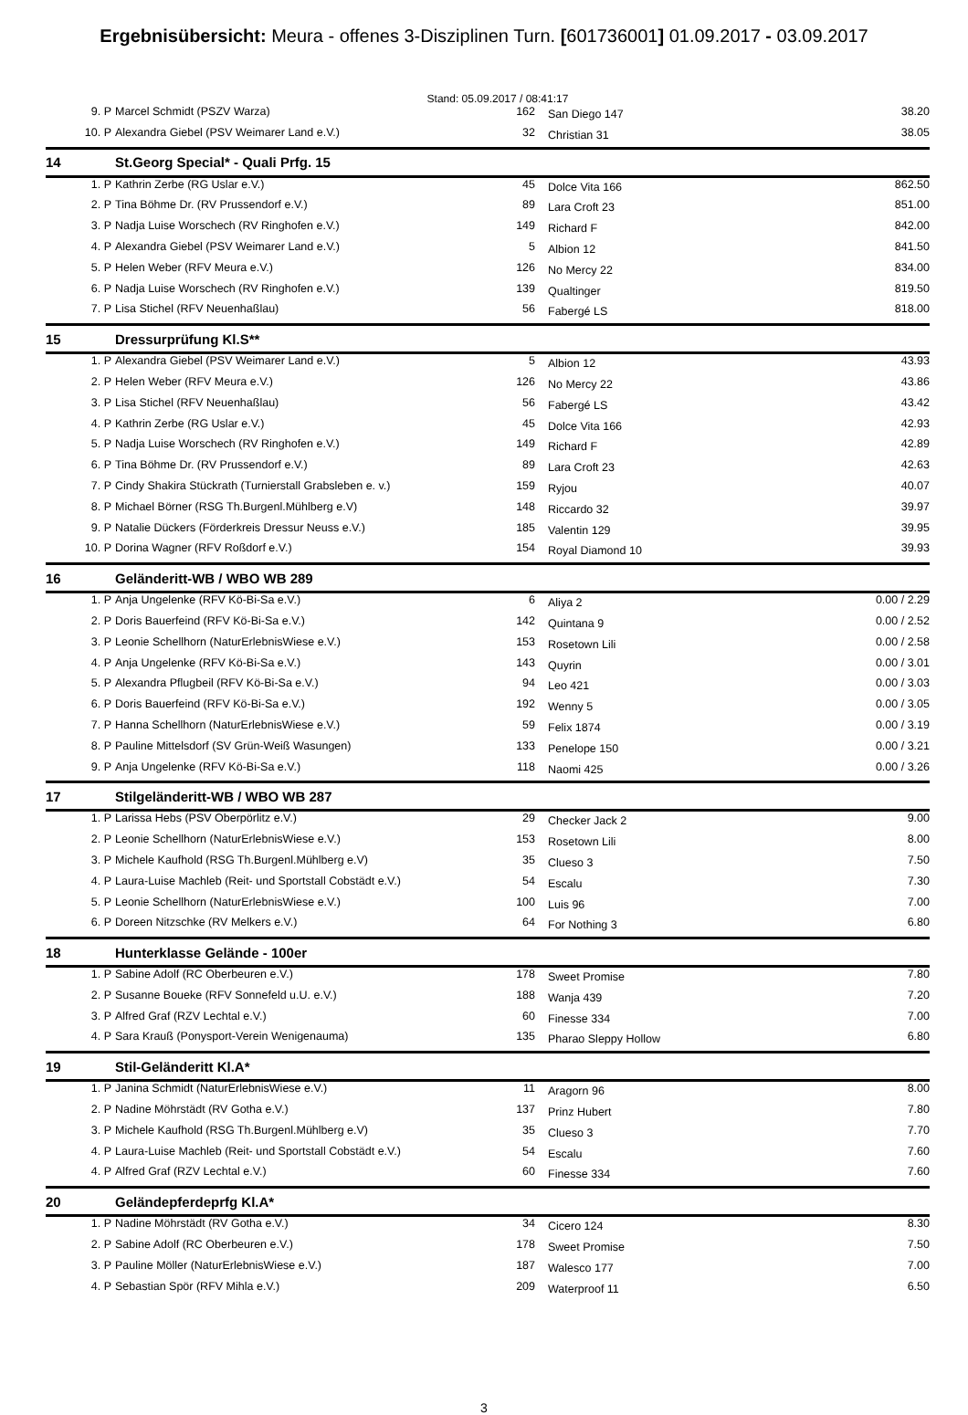Ergebnisübersicht: Meura - offenes 3-Disziplinen Turn. [601736001] 01.09.2017 - 03.09.2017
Stand: 05.09.2017 / 08:41:17
| 9. P | Marcel Schmidt (PSZV Warza) | 162 | San Diego 147 | 38.20 |
| 10. P | Alexandra Giebel (PSV Weimarer Land e.V.) | 32 | Christian 31 | 38.05 |
| 14 | St.Georg Special* - Quali Prfg. 15 | | | |
| 1. P | Kathrin Zerbe (RG Uslar e.V.) | 45 | Dolce Vita 166 | 862.50 |
| 2. P | Tina Böhme Dr. (RV Prussendorf e.V.) | 89 | Lara Croft 23 | 851.00 |
| 3. P | Nadja Luise Worschech (RV Ringhofen e.V.) | 149 | Richard F | 842.00 |
| 4. P | Alexandra Giebel (PSV Weimarer Land e.V.) | 5 | Albion 12 | 841.50 |
| 5. P | Helen Weber (RFV Meura e.V.) | 126 | No Mercy 22 | 834.00 |
| 6. P | Nadja Luise Worschech (RV Ringhofen e.V.) | 139 | Qualtinger | 819.50 |
| 7. P | Lisa Stichel (RFV Neuenhaßlau) | 56 | Fabergé LS | 818.00 |
| 15 | Dressurprüfung Kl.S** | | | |
| 1. P | Alexandra Giebel (PSV Weimarer Land e.V.) | 5 | Albion 12 | 43.93 |
| 2. P | Helen Weber (RFV Meura e.V.) | 126 | No Mercy 22 | 43.86 |
| 3. P | Lisa Stichel (RFV Neuenhaßlau) | 56 | Fabergé LS | 43.42 |
| 4. P | Kathrin Zerbe (RG Uslar e.V.) | 45 | Dolce Vita 166 | 42.93 |
| 5. P | Nadja Luise Worschech (RV Ringhofen e.V.) | 149 | Richard F | 42.89 |
| 6. P | Tina Böhme Dr. (RV Prussendorf e.V.) | 89 | Lara Croft 23 | 42.63 |
| 7. P | Cindy Shakira Stückrath (Turnierstall Grabsleben e. v.) | 159 | Ryjou | 40.07 |
| 8. P | Michael Börner (RSG Th.Burgenl.Mühlberg e.V) | 148 | Riccardo 32 | 39.97 |
| 9. P | Natalie Dückers (Förderkreis Dressur Neuss e.V.) | 185 | Valentin 129 | 39.95 |
| 10. P | Dorina Wagner (RFV Roßdorf e.V.) | 154 | Royal Diamond 10 | 39.93 |
| 16 | Geländeritt-WB / WBO WB 289 | | | |
| 1. P | Anja Ungelenke (RFV Kö-Bi-Sa e.V.) | 6 | Aliya 2 | 0.00 / 2.29 |
| 2. P | Doris Bauerfeind (RFV Kö-Bi-Sa e.V.) | 142 | Quintana 9 | 0.00 / 2.52 |
| 3. P | Leonie Schellhorn (NaturErlebnisWiese e.V.) | 153 | Rosetown Lili | 0.00 / 2.58 |
| 4. P | Anja Ungelenke (RFV Kö-Bi-Sa e.V.) | 143 | Quyrin | 0.00 / 3.01 |
| 5. P | Alexandra Pflugbeil (RFV Kö-Bi-Sa e.V.) | 94 | Leo 421 | 0.00 / 3.03 |
| 6. P | Doris Bauerfeind (RFV Kö-Bi-Sa e.V.) | 192 | Wenny 5 | 0.00 / 3.05 |
| 7. P | Hanna Schellhorn (NaturErlebnisWiese e.V.) | 59 | Felix 1874 | 0.00 / 3.19 |
| 8. P | Pauline Mittelsdorf (SV Grün-Weiß Wasungen) | 133 | Penelope 150 | 0.00 / 3.21 |
| 9. P | Anja Ungelenke (RFV Kö-Bi-Sa e.V.) | 118 | Naomi 425 | 0.00 / 3.26 |
| 17 | Stilgeländeritt-WB / WBO WB 287 | | | |
| 1. P | Larissa Hebs (PSV Oberpörlitz e.V.) | 29 | Checker Jack 2 | 9.00 |
| 2. P | Leonie Schellhorn (NaturErlebnisWiese e.V.) | 153 | Rosetown Lili | 8.00 |
| 3. P | Michele Kaufhold (RSG Th.Burgenl.Mühlberg e.V) | 35 | Clueso 3 | 7.50 |
| 4. P | Laura-Luise Machleb (Reit- und Sportstall Cobstädt e.V.) | 54 | Escalu | 7.30 |
| 5. P | Leonie Schellhorn (NaturErlebnisWiese e.V.) | 100 | Luis 96 | 7.00 |
| 6. P | Doreen Nitzschke (RV Melkers e.V.) | 64 | For Nothing 3 | 6.80 |
| 18 | Hunterklasse Gelände - 100er | | | |
| 1. P | Sabine Adolf (RC Oberbeuren e.V.) | 178 | Sweet Promise | 7.80 |
| 2. P | Susanne Boueke (RFV Sonnefeld u.U. e.V.) | 188 | Wanja 439 | 7.20 |
| 3. P | Alfred Graf (RZV Lechtal e.V.) | 60 | Finesse 334 | 7.00 |
| 4. P | Sara Krauß (Ponysport-Verein Wenigenauma) | 135 | Pharao Sleppy Hollow | 6.80 |
| 19 | Stil-Geländeritt Kl.A* | | | |
| 1. P | Janina Schmidt (NaturErlebnisWiese e.V.) | 11 | Aragorn 96 | 8.00 |
| 2. P | Nadine Möhrstädt (RV Gotha e.V.) | 137 | Prinz Hubert | 7.80 |
| 3. P | Michele Kaufhold (RSG Th.Burgenl.Mühlberg e.V) | 35 | Clueso 3 | 7.70 |
| 4. P | Laura-Luise Machleb (Reit- und Sportstall Cobstädt e.V.) | 54 | Escalu | 7.60 |
| 4. P | Alfred Graf (RZV Lechtal e.V.) | 60 | Finesse 334 | 7.60 |
| 20 | Geländepferdeprfg Kl.A* | | | |
| 1. P | Nadine Möhrstädt (RV Gotha e.V.) | 34 | Cicero 124 | 8.30 |
| 2. P | Sabine Adolf (RC Oberbeuren e.V.) | 178 | Sweet Promise | 7.50 |
| 3. P | Pauline Möller (NaturErlebnisWiese e.V.) | 187 | Walesco 177 | 7.00 |
| 4. P | Sebastian Spör (RFV Mihla e.V.) | 209 | Waterproof 11 | 6.50 |
3